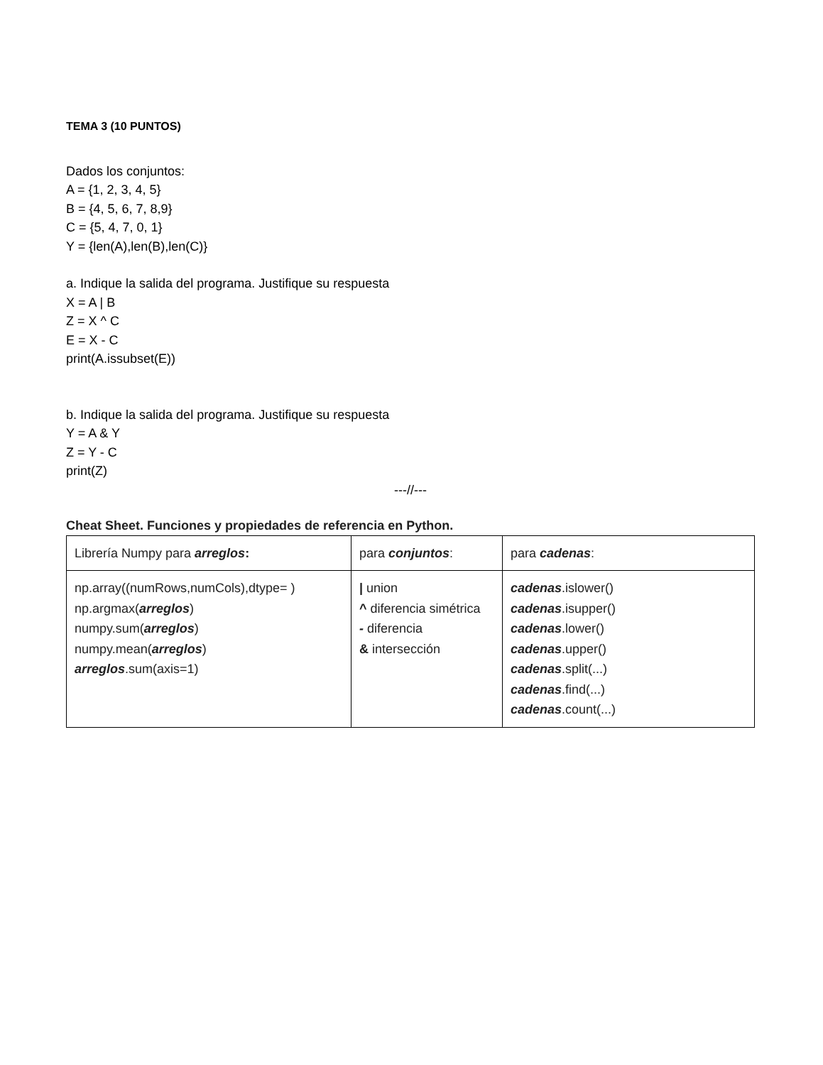TEMA 3 (10 PUNTOS)
Dados los conjuntos:
A = {1, 2, 3, 4, 5}
B = {4, 5, 6, 7, 8,9}
C = {5, 4, 7, 0, 1}
Y = {len(A),len(B),len(C)}
a. Indique la salida del programa. Justifique su respuesta
X = A | B
Z = X ^ C
E = X - C
print(A.issubset(E))
b. Indique la salida del programa. Justifique su respuesta
Y = A & Y
Z = Y - C
print(Z)
---//---
Cheat Sheet. Funciones y propiedades de referencia en Python.
| Librería Numpy para arreglos : | para conjuntos : | para cadenas : |
| np.array((numRows,numCols),dtype= ) np.argmax( arreglos ) numpy.sum( arreglos ) numpy.mean( arreglos ) arreglos .sum(axis=1) | / union ^ diferencia simétrica - diferencia & intersección | cadenas .islower() cadenas .isupper() cadenas .lower() cadenas .upper() cadenas .split(...) cadenas .find(...) cadenas .count(...) |